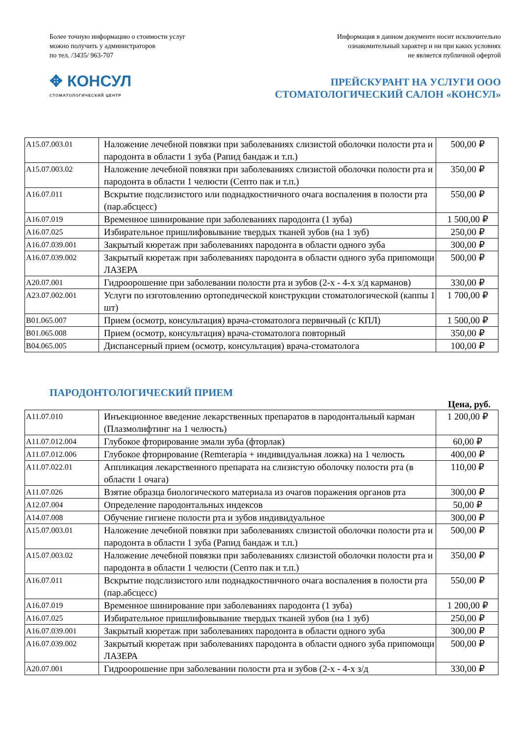Более точную информацию о стоимости услуг
можно получить у администраторов
по тел. /3435/ 963-707
Информация в данном документе носит исключительно
ознакомительный характер и ни при каких условиях
не является публичной офертой
✥ КОНСУЛ
СТОМАТОЛОГИЧЕСКИЙ ЦЕНТР
ПРЕЙСКУРАНТ НА УСЛУГИ ООО
СТОМАТОЛОГИЧЕСКИЙ САЛОН «КОНСУЛ»
| A15.07.003.01 | Наложение лечебной повязки при заболеваниях слизистой оболочки полости рта и пародонта в области 1 зуба (Рапид бандаж и т.п.) | 500,00 ₽ |
| A15.07.003.02 | Наложение лечебной повязки при заболеваниях слизистой оболочки полости рта и пародонта в области 1 челюсти (Септо пак и т.п.) | 350,00 ₽ |
| A16.07.011 | Вскрытие подслизистого или поднадкостничного очага воспаления в полости рта (пар.абсцесс) | 550,00 ₽ |
| A16.07.019 | Временное шинирование при заболеваниях пародонта (1 зуба) | 1 500,00 ₽ |
| A16.07.025 | Избирательное пришлифовывание твердых тканей зубов (на 1 зуб) | 250,00 ₽ |
| A16.07.039.001 | Закрытый кюретаж при заболеваниях пародонта в области одного зуба | 300,00 ₽ |
| A16.07.039.002 | Закрытый кюретаж при заболеваниях пародонта в области одного зуба припомощи ЛАЗЕРА | 500,00 ₽ |
| A20.07.001 | Гидроорошение при заболевании полости рта и зубов (2-х - 4-х з/д карманов) | 330,00 ₽ |
| A23.07.002.001 | Услуги по изготовлению ортопедической конструкции стоматологической (каппы 1 шт) | 1 700,00 ₽ |
| B01.065.007 | Прием (осмотр, консультация) врача-стоматолога первичный (с КПЛ) | 1 500,00 ₽ |
| B01.065.008 | Прием (осмотр, консультация) врача-стоматолога повторный | 350,00 ₽ |
| B04.065.005 | Диспансерный прием (осмотр, консультация) врача-стоматолога | 100,00 ₽ |
ПАРОДОНТОЛОГИЧЕСКИЙ ПРИЕМ
Цена, руб.
| A11.07.010 | Инъекционное введение лекарственных препаратов в пародонтальный карман (Плазмолифтинг на 1 челюсть) | 1 200,00 ₽ |
| A11.07.012.004 | Глубокое фторирование эмали зуба (фторлак) | 60,00 ₽ |
| A11.07.012.006 | Глубокое фторирование (Remterapia + индивидуальная ложка) на 1 челюсть | 400,00 ₽ |
| A11.07.022.01 | Аппликация лекарственного препарата на слизистую оболочку полости рта (в области 1 очага) | 110,00 ₽ |
| A11.07.026 | Взятие образца биологического материала из очагов поражения органов рта | 300,00 ₽ |
| A12.07.004 | Определение пародонтальных индексов | 50,00 ₽ |
| A14.07.008 | Обучение гигиене полости рта и зубов индивидуальное | 300,00 ₽ |
| A15.07.003.01 | Наложение лечебной повязки при заболеваниях слизистой оболочки полости рта и пародонта в области 1 зуба (Рапид бандаж и т.п.) | 500,00 ₽ |
| A15.07.003.02 | Наложение лечебной повязки при заболеваниях слизистой оболочки полости рта и пародонта в области 1 челюсти (Септо пак и т.п.) | 350,00 ₽ |
| A16.07.011 | Вскрытие подслизистого или поднадкостничного очага воспаления в полости рта (пар.абсцесс) | 550,00 ₽ |
| A16.07.019 | Временное шинирование при заболеваниях пародонта (1 зуба) | 1 200,00 ₽ |
| A16.07.025 | Избирательное пришлифовывание твердых тканей зубов (на 1 зуб) | 250,00 ₽ |
| A16.07.039.001 | Закрытый кюретаж при заболеваниях пародонта в области одного зуба | 300,00 ₽ |
| A16.07.039.002 | Закрытый кюретаж при заболеваниях пародонта в области одного зуба припомощи ЛАЗЕРА | 500,00 ₽ |
| A20.07.001 | Гидроорошение при заболевании полости рта и зубов (2-х - 4-х з/д | 330,00 ₽ |